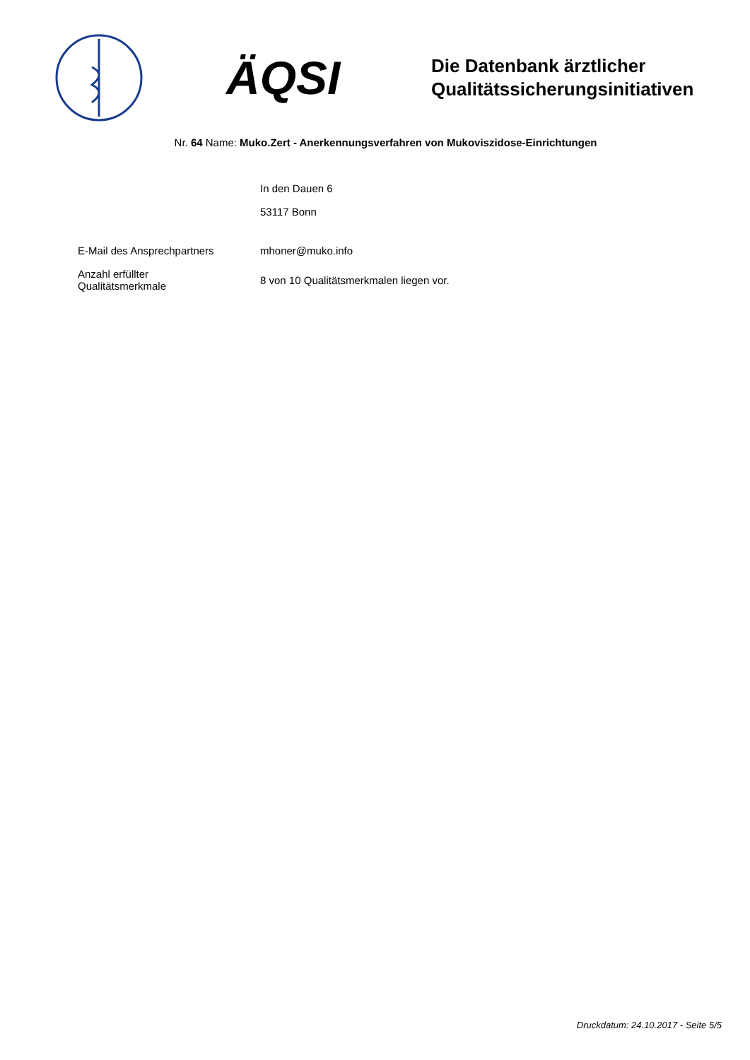ÄQSI
Die Datenbank ärztlicher
Qualitätssicherungsinitiativen
Nr. 64 Name: Muko.Zert - Anerkennungsverfahren von Mukoviszidose-Einrichtungen
| | In den Dauen 6 |
| | 53117 Bonn |
| E-Mail des Ansprechpartners | mhoner@muko.info |
| Anzahl erfüllter Qualitätsmerkmale | 8 von 10 Qualitätsmerkmalen liegen vor. |
Druckdatum: 24.10.2017 - Seite 5/5